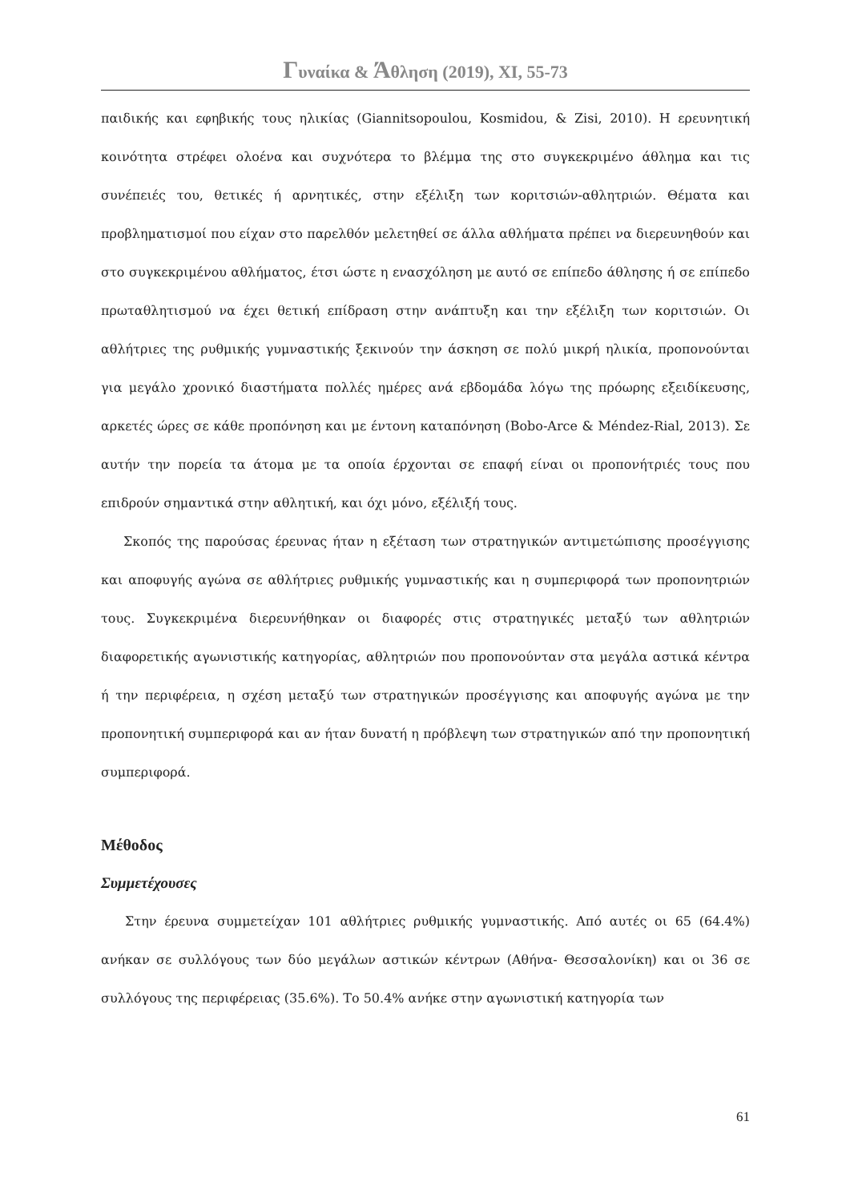Γυναίκα & Άθληση (2019), XI, 55-73
παιδικής και εφηβικής τους ηλικίας (Giannitsopoulou, Kosmidou, & Zisi, 2010). Η ερευνητική κοινότητα στρέφει ολοένα και συχνότερα το βλέμμα της στο συγκεκριμένο άθλημα και τις συνέπειές του, θετικές ή αρνητικές, στην εξέλιξη των κοριτσιών-αθλητριών. Θέματα και προβληματισμοί που είχαν στο παρελθόν μελετηθεί σε άλλα αθλήματα πρέπει να διερευνηθούν και στο συγκεκριμένου αθλήματος, έτσι ώστε η ενασχόληση με αυτό σε επίπεδο άθλησης ή σε επίπεδο πρωταθλητισμού να έχει θετική επίδραση στην ανάπτυξη και την εξέλιξη των κοριτσιών. Οι αθλήτριες της ρυθμικής γυμναστικής ξεκινούν την άσκηση σε πολύ μικρή ηλικία, προπονούνται για μεγάλο χρονικό διαστήματα πολλές ημέρες ανά εβδομάδα λόγω της πρόωρης εξειδίκευσης, αρκετές ώρες σε κάθε προπόνηση και με έντονη καταπόνηση (Bobo-Arce & Méndez-Rial, 2013). Σε αυτήν την πορεία τα άτομα με τα οποία έρχονται σε επαφή είναι οι προπονήτριές τους που επιδρούν σημαντικά στην αθλητική, και όχι μόνο, εξέλιξή τους.
Σκοπός της παρούσας έρευνας ήταν η εξέταση των στρατηγικών αντιμετώπισης προσέγγισης και αποφυγής αγώνα σε αθλήτριες ρυθμικής γυμναστικής και η συμπεριφορά των προπονητριών τους. Συγκεκριμένα διερευνήθηκαν οι διαφορές στις στρατηγικές μεταξύ των αθλητριών διαφορετικής αγωνιστικής κατηγορίας, αθλητριών που προπονούνταν στα μεγάλα αστικά κέντρα ή την περιφέρεια, η σχέση μεταξύ των στρατηγικών προσέγγισης και αποφυγής αγώνα με την προπονητική συμπεριφορά και αν ήταν δυνατή η πρόβλεψη των στρατηγικών από την προπονητική συμπεριφορά.
Μέθοδος
Συμμετέχουσες
Στην έρευνα συμμετείχαν 101 αθλήτριες ρυθμικής γυμναστικής. Από αυτές οι 65 (64.4%) ανήκαν σε συλλόγους των δύο μεγάλων αστικών κέντρων (Αθήνα- Θεσσαλονίκη) και οι 36 σε συλλόγους της περιφέρειας (35.6%). Το 50.4% ανήκε στην αγωνιστική κατηγορία των
61